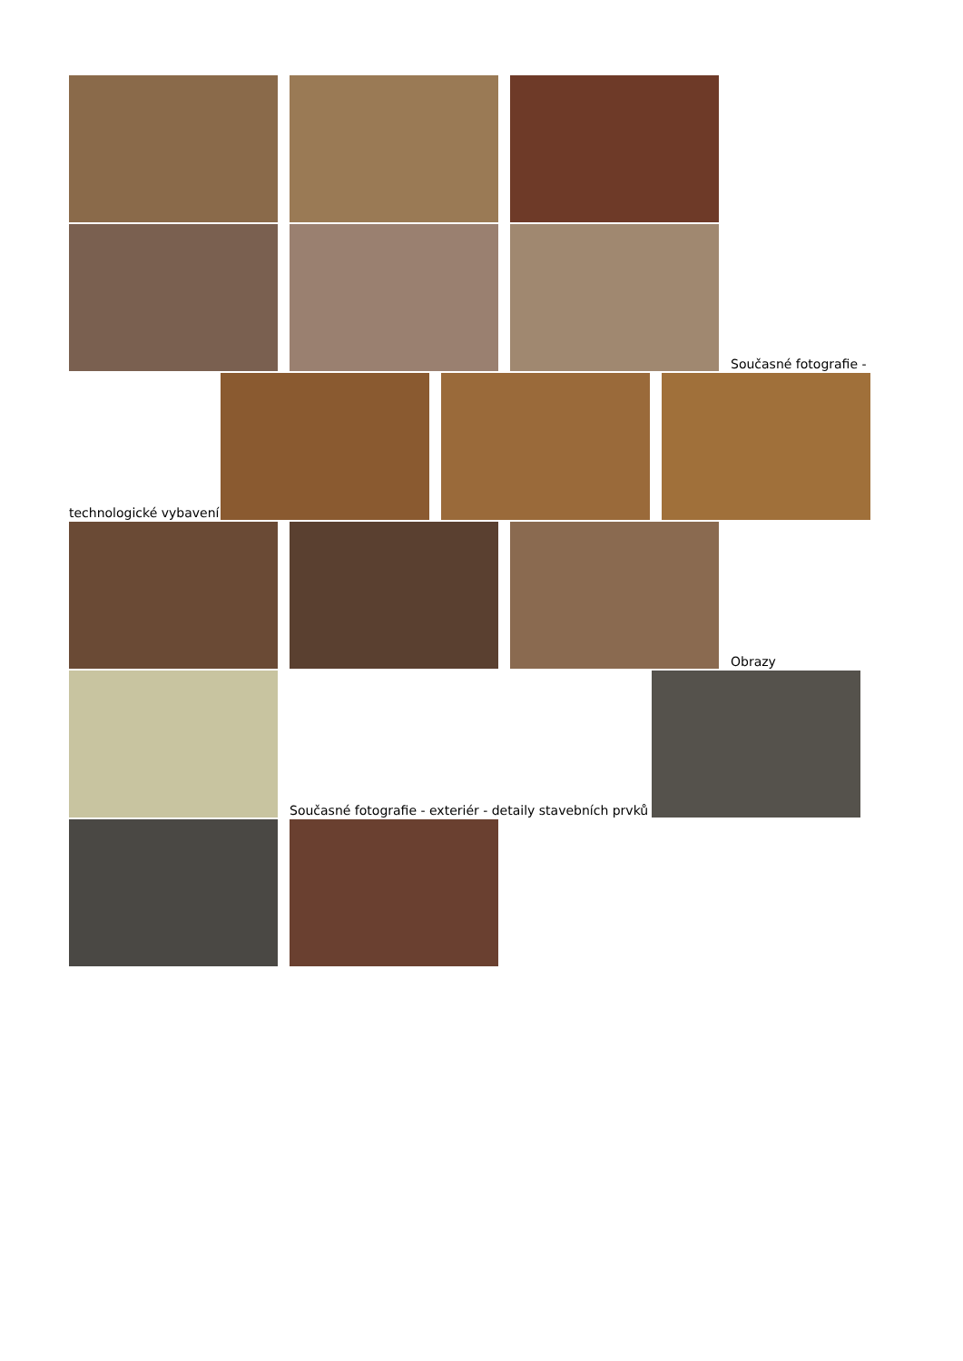Současné fotografie -
technologické vybavení
Obrazy
Současné fotografie - exteriér - detaily stavebních prvků